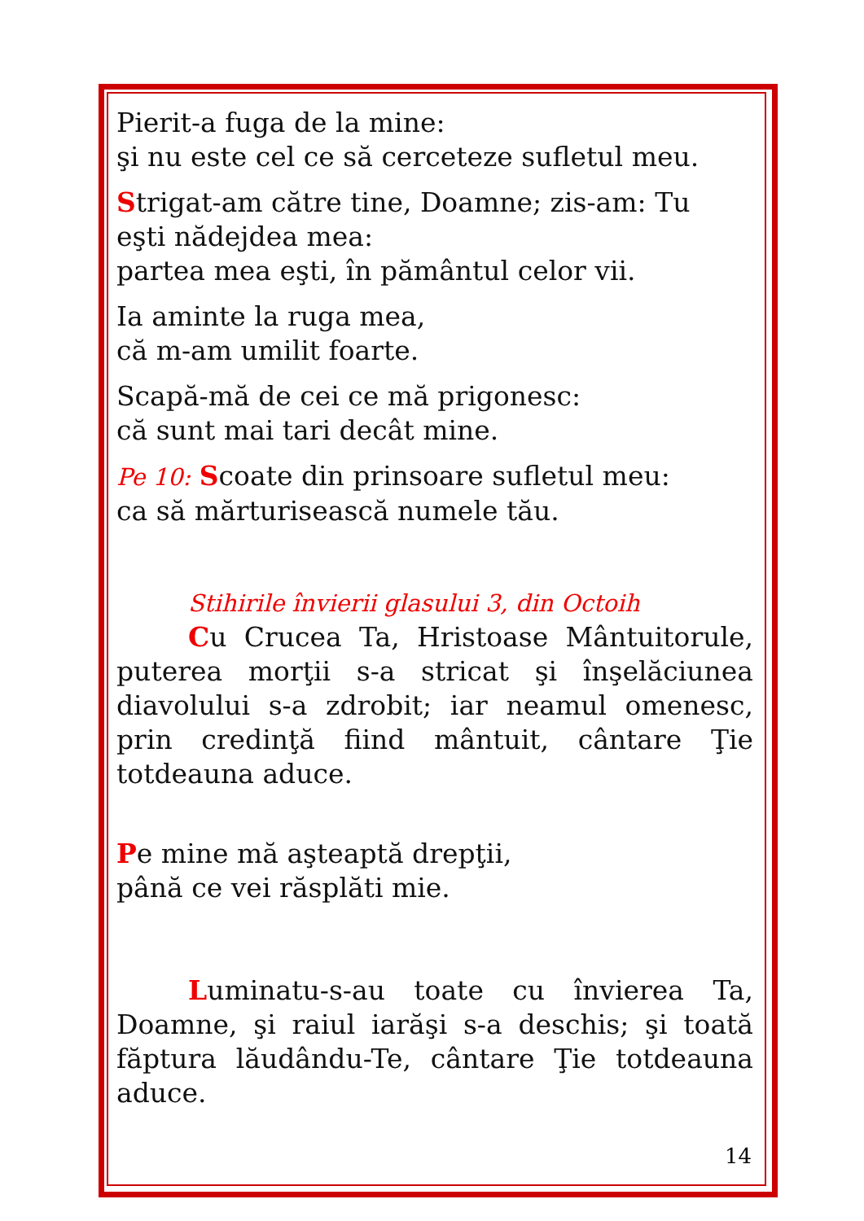Pierit-a fuga de la mine:
şi nu este cel ce să cerceteze sufletul meu.
Strigat-am către tine, Doamne; zis-am: Tu
eşti nădejdea mea:
partea mea eşti, în pământul celor vii.
Ia aminte la ruga mea,
că m-am umilit foarte.
Scapă-mă de cei ce mă prigonesc:
că sunt mai tari decât mine.
Pe 10: Scoate din prinsoare sufletul meu:
ca să mărturisească numele tău.
Stihirile învierii glasului 3, din Octoih
Cu Crucea Ta, Hristoase Mântuitorule, puterea morţii s-a stricat şi înşelăciunea diavolului s-a zdrobit; iar neamul omenesc, prin credinţă fiind mântuit, cântare Ţie totdeauna aduce.
Pe mine mă aşteaptă drepţii,
până ce vei răsplăti mie.
Luminatu-s-au toate cu învierea Ta, Doamne, şi raiul iarăşi s-a deschis; şi toată făptura lăudându-Te, cântare Ţie totdeauna aduce.
14